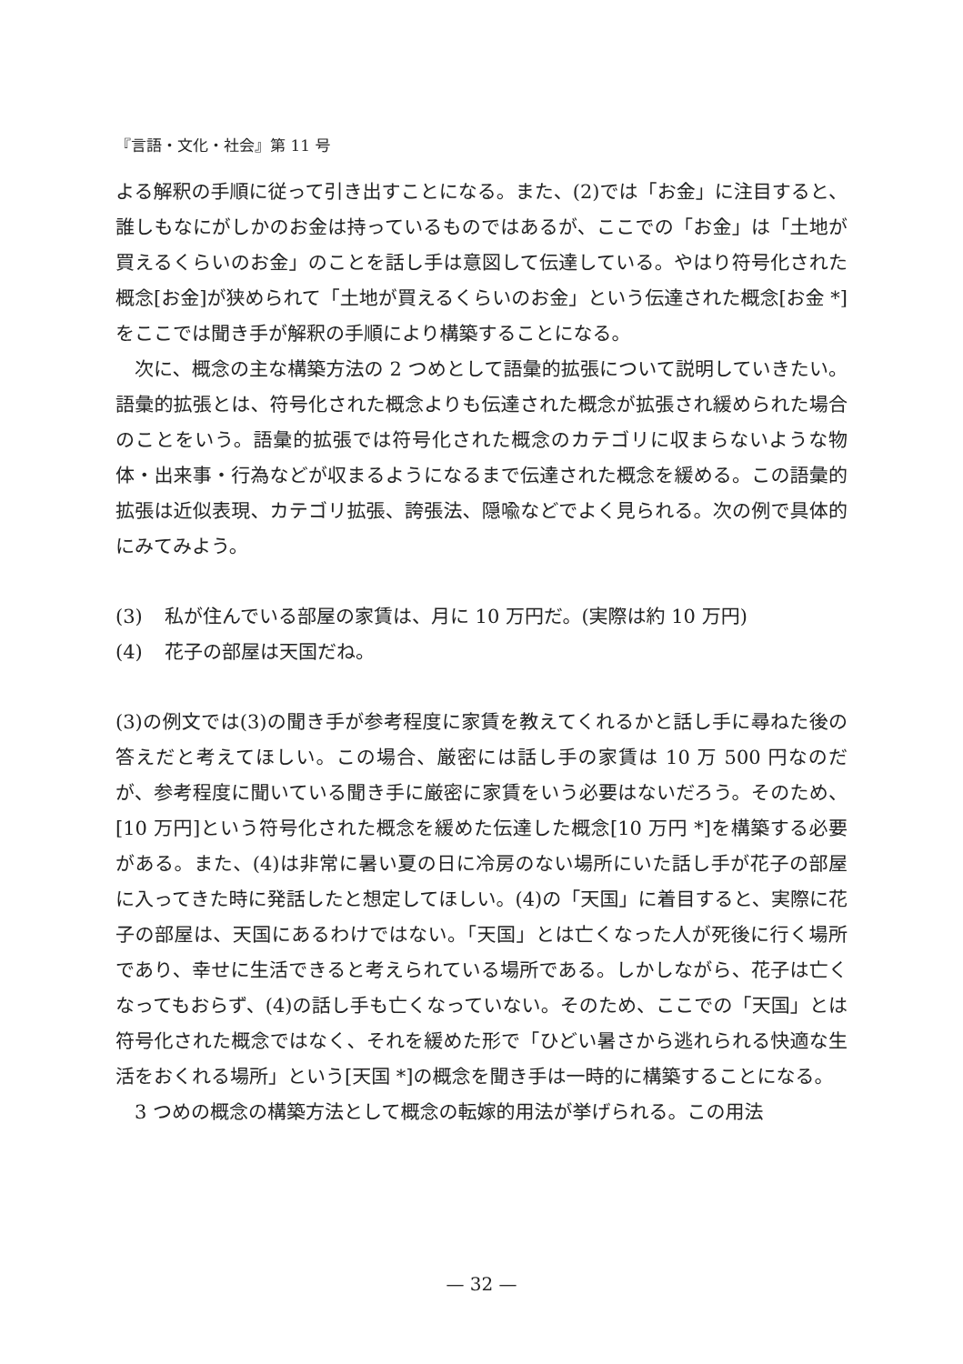『言語・文化・社会』第 11 号
よる解釈の手順に従って引き出すことになる。また、(2)では「お金」に注目すると、誰しもなにがしかのお金は持っているものではあるが、ここでの「お金」は「土地が買えるくらいのお金」のことを話し手は意図して伝達している。やはり符号化された概念[お金]が狭められて「土地が買えるくらいのお金」という伝達された概念[お金 *]をここでは聞き手が解釈の手順により構築することになる。
次に、概念の主な構築方法の 2 つめとして語彙的拡張について説明していきたい。語彙的拡張とは、符号化された概念よりも伝達された概念が拡張され緩められた場合のことをいう。語彙的拡張では符号化された概念のカテゴリに収まらないような物体・出来事・行為などが収まるようになるまで伝達された概念を緩める。この語彙的拡張は近似表現、カテゴリ拡張、誇張法、隠喩などでよく見られる。次の例で具体的にみてみよう。
(3) 私が住んでいる部屋の家賃は、月に 10 万円だ。(実際は約 10 万円)
(4) 花子の部屋は天国だね。
(3)の例文では(3)の聞き手が参考程度に家賃を教えてくれるかと話し手に尋ねた後の答えだと考えてほしい。この場合、厳密には話し手の家賃は 10 万 500 円なのだが、参考程度に聞いている聞き手に厳密に家賃をいう必要はないだろう。そのため、[10 万円]という符号化された概念を緩めた伝達した概念[10 万円 *]を構築する必要がある。また、(4)は非常に暑い夏の日に冷房のない場所にいた話し手が花子の部屋に入ってきた時に発話したと想定してほしい。(4)の「天国」に着目すると、実際に花子の部屋は、天国にあるわけではない。「天国」とは亡くなった人が死後に行く場所であり、幸せに生活できると考えられている場所である。しかしながら、花子は亡くなってもおらず、(4)の話し手も亡くなっていない。そのため、ここでの「天国」とは符号化された概念ではなく、それを緩めた形で「ひどい暑さから逃れられる快適な生活をおくれる場所」という[天国 *]の概念を聞き手は一時的に構築することになる。
3 つめの概念の構築方法として概念の転嫁的用法が挙げられる。この用法
— 32 —